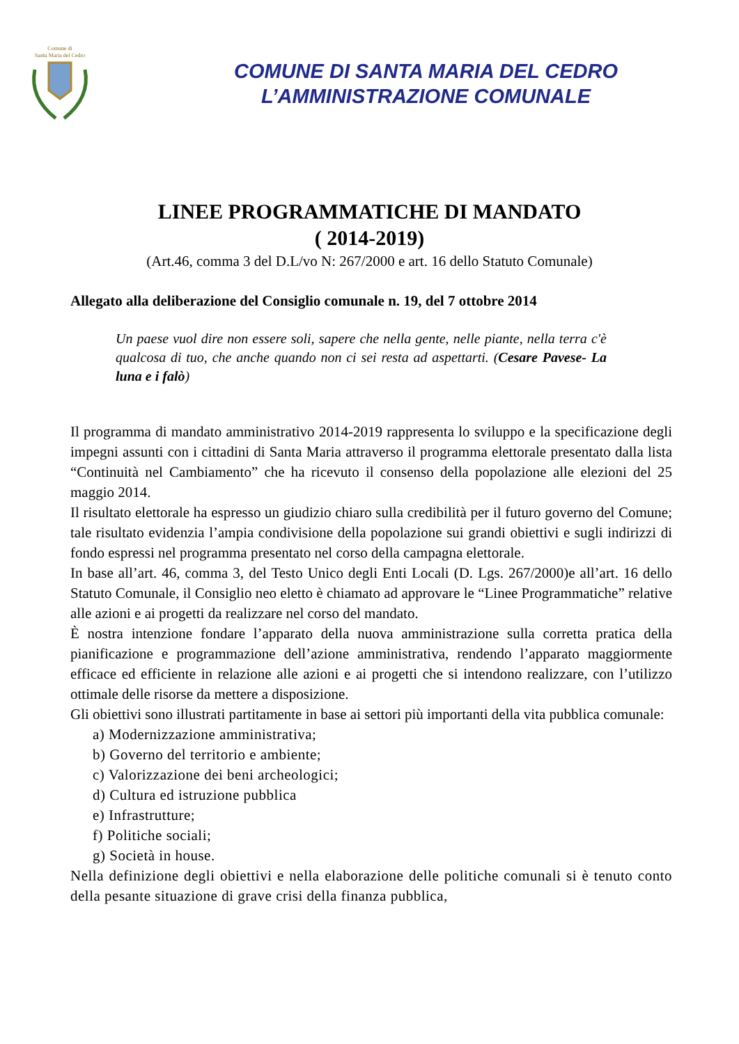Comune di
Santa Maria del Cedro
COMUNE DI SANTA MARIA DEL CEDRO
L’AMMINISTRAZIONE COMUNALE
LINEE PROGRAMMATICHE DI MANDATO
( 2014-2019)
(Art.46, comma 3 del D.L/vo N: 267/2000 e art. 16 dello Statuto Comunale)
Allegato alla deliberazione del Consiglio comunale n. 19, del 7 ottobre 2014
Un paese vuol dire non essere soli, sapere che nella gente, nelle piante, nella terra c'è qualcosa di tuo, che anche quando non ci sei resta ad aspettarti. (Cesare Pavese- La luna e i falò)
Il programma di mandato amministrativo 2014-2019 rappresenta lo sviluppo e la specificazione degli impegni assunti con i cittadini di Santa Maria attraverso il programma elettorale presentato dalla lista “Continuità nel Cambiamento” che ha ricevuto il consenso della popolazione alle elezioni del 25 maggio 2014.
Il risultato elettorale ha espresso un giudizio chiaro sulla credibilità per il futuro governo del Comune; tale risultato evidenzia l’ampia condivisione della popolazione sui grandi obiettivi e sugli indirizzi di fondo espressi nel programma presentato nel corso della campagna elettorale.
In base all’art. 46, comma 3, del Testo Unico degli Enti Locali (D. Lgs. 267/2000)e all’art. 16 dello Statuto Comunale, il Consiglio neo eletto è chiamato ad approvare le “Linee Programmatiche” relative alle azioni e ai progetti da realizzare nel corso del mandato.
È nostra intenzione fondare l’apparato della nuova amministrazione sulla corretta pratica della pianificazione e programmazione dell’azione amministrativa, rendendo l’apparato maggiormente efficace ed efficiente in relazione alle azioni e ai progetti che si intendono realizzare, con l’utilizzo ottimale delle risorse da mettere a disposizione.
Gli obiettivi sono illustrati partitamente in base ai settori più importanti della vita pubblica comunale:
a) Modernizzazione amministrativa;
b) Governo del territorio e ambiente;
c) Valorizzazione dei beni archeologici;
d) Cultura ed istruzione pubblica
e) Infrastrutture;
f) Politiche sociali;
g) Società in house.
Nella definizione degli obiettivi e nella elaborazione delle politiche comunali si è tenuto conto della pesante situazione di grave crisi della finanza pubblica,